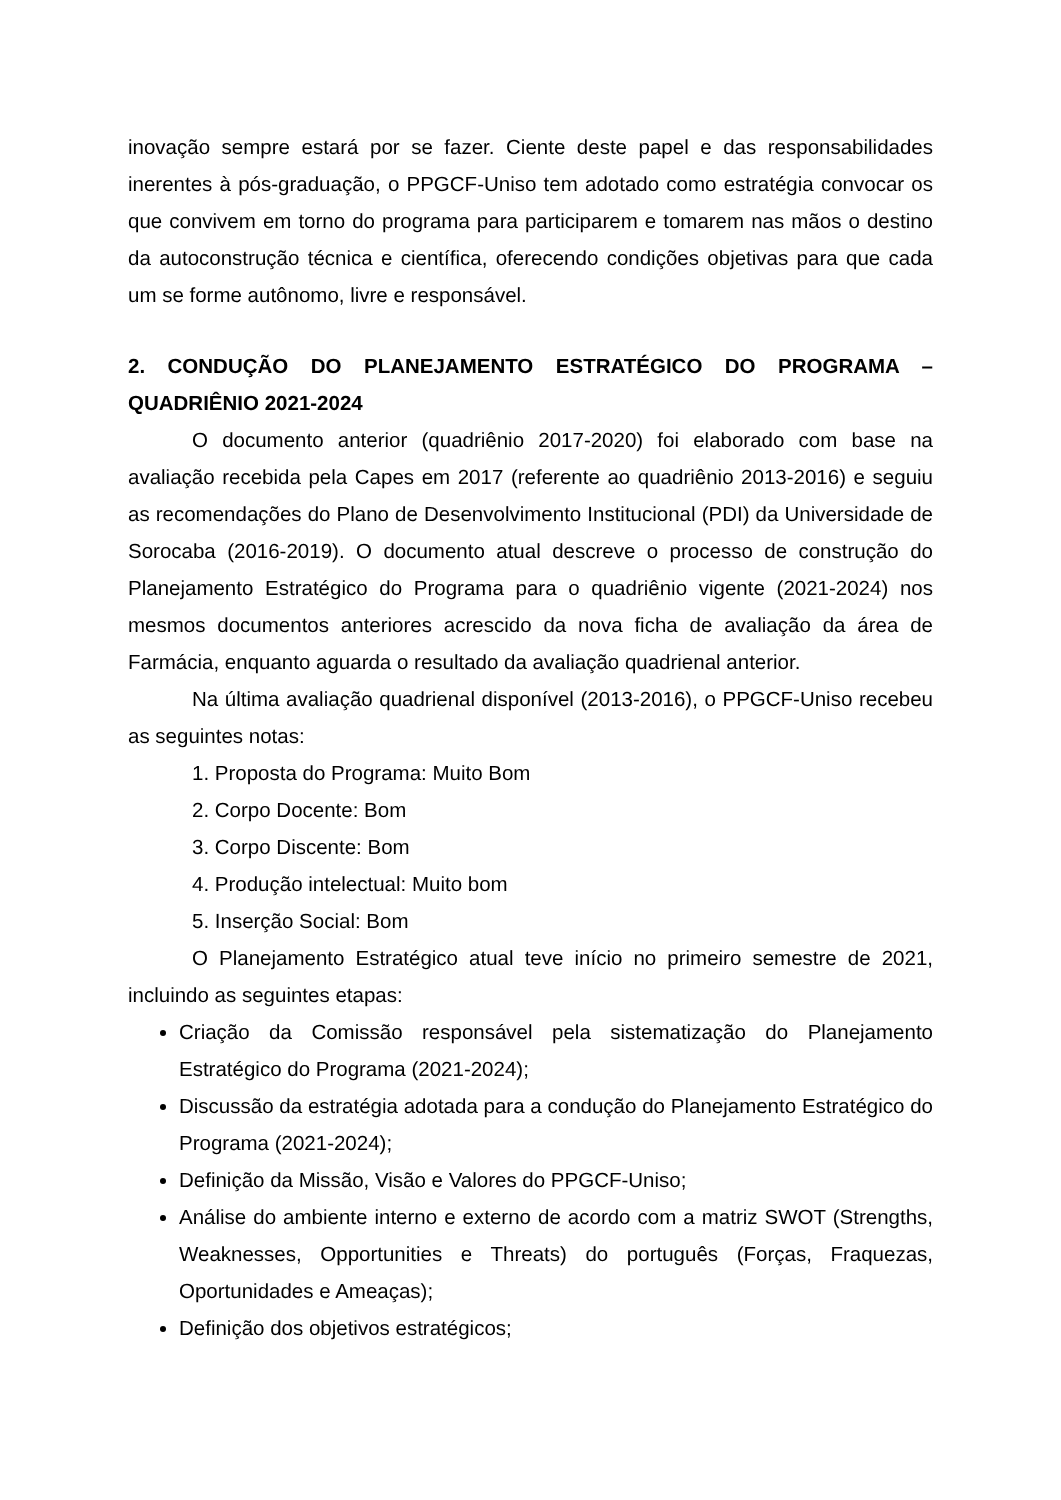inovação sempre estará por se fazer. Ciente deste papel e das responsabilidades inerentes à pós-graduação, o PPGCF-Uniso tem adotado como estratégia convocar os que convivem em torno do programa para participarem e tomarem nas mãos o destino da autoconstrução técnica e científica, oferecendo condições objetivas para que cada um se forme autônomo, livre e responsável.
2. CONDUÇÃO DO PLANEJAMENTO ESTRATÉGICO DO PROGRAMA – QUADRIÊNIO 2021-2024
O documento anterior (quadriênio 2017-2020) foi elaborado com base na avaliação recebida pela Capes em 2017 (referente ao quadriênio 2013-2016) e seguiu as recomendações do Plano de Desenvolvimento Institucional (PDI) da Universidade de Sorocaba (2016-2019). O documento atual descreve o processo de construção do Planejamento Estratégico do Programa para o quadriênio vigente (2021-2024) nos mesmos documentos anteriores acrescido da nova ficha de avaliação da área de Farmácia, enquanto aguarda o resultado da avaliação quadrienal anterior.
Na última avaliação quadrienal disponível (2013-2016), o PPGCF-Uniso recebeu as seguintes notas:
1. Proposta do Programa: Muito Bom
2. Corpo Docente: Bom
3. Corpo Discente: Bom
4. Produção intelectual: Muito bom
5. Inserção Social: Bom
O Planejamento Estratégico atual teve início no primeiro semestre de 2021, incluindo as seguintes etapas:
Criação da Comissão responsável pela sistematização do Planejamento Estratégico do Programa (2021-2024);
Discussão da estratégia adotada para a condução do Planejamento Estratégico do Programa (2021-2024);
Definição da Missão, Visão e Valores do PPGCF-Uniso;
Análise do ambiente interno e externo de acordo com a matriz SWOT (Strengths, Weaknesses, Opportunities e Threats) do português (Forças, Fraquezas, Oportunidades e Ameaças);
Definição dos objetivos estratégicos;